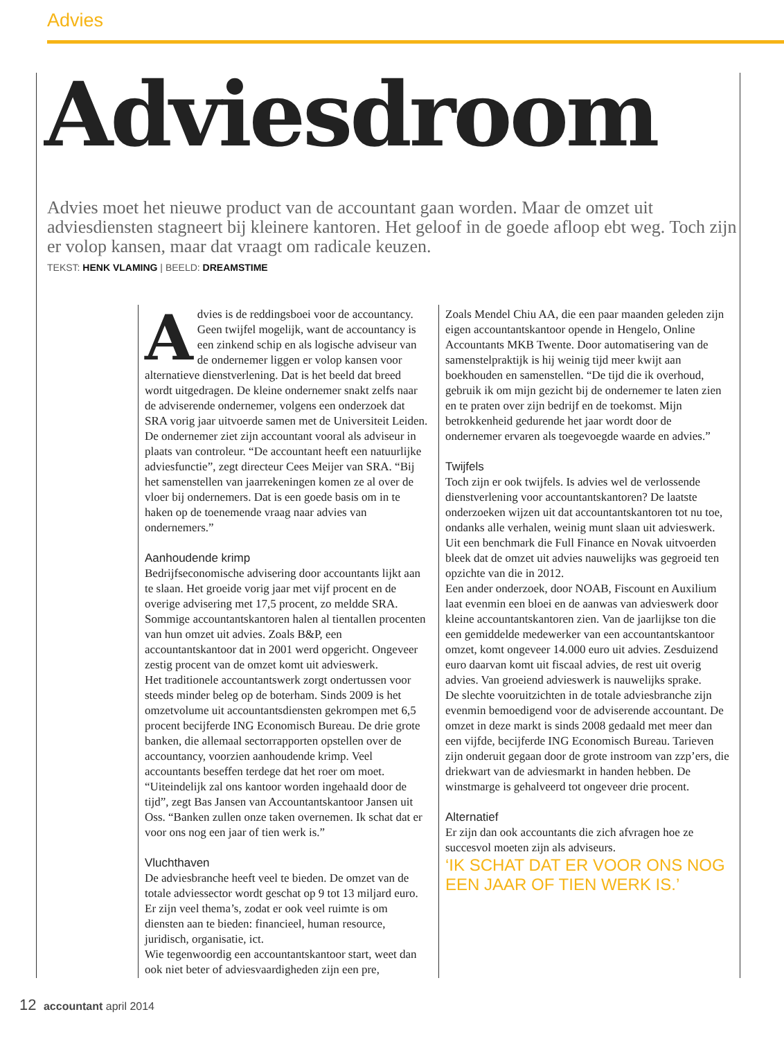Advies
Adviesdroom
Advies moet het nieuwe product van de accountant gaan worden. Maar de omzet uit adviesdiensten stagneert bij kleinere kantoren. Het geloof in de goede afloop ebt weg. Toch zijn er volop kansen, maar dat vraagt om radicale keuzen.
TEKST: HENK VLAMING | BEELD: DREAMSTIME
Advies is de reddingsboei voor de accountancy. Geen twijfel mogelijk, want de accountancy is een zinkend schip en als logische adviseur van de ondernemer liggen er volop kansen voor alternatieve dienstverlening. Dat is het beeld dat breed wordt uitgedragen. De kleine ondernemer snakt zelfs naar de adviserende ondernemer, volgens een onderzoek dat SRA vorig jaar uitvoerde samen met de Universiteit Leiden. De ondernemer ziet zijn accountant vooral als adviseur in plaats van controleur. “De accountant heeft een natuurlijke adviesfunctie”, zegt directeur Cees Meijer van SRA. “Bij het samenstellen van jaarrekeningen komen ze al over de vloer bij ondernemers. Dat is een goede basis om in te haken op de toenemende vraag naar advies van ondernemers.”
Aanhoudende krimp
Bedrijfseconomische advisering door accountants lijkt aan te slaan. Het groeide vorig jaar met vijf procent en de overige advisering met 17,5 procent, zo meldde SRA. Sommige accountantskantoren halen al tientallen procenten van hun omzet uit advies. Zoals B&P, een accountantskantoor dat in 2001 werd opgericht. Ongeveer zestig procent van de omzet komt uit advieswerk.
Het traditionele accountantswerk zorgt ondertussen voor steeds minder beleg op de boterham. Sinds 2009 is het omzetvolume uit accountantsdiensten gekrompen met 6,5 procent becijferde ING Economisch Bureau. De drie grote banken, die allemaal sectorrapporten opstellen over de accountancy, voorzien aanhoudende krimp. Veel accountants beseffen terdege dat het roer om moet. “Uiteindelijk zal ons kantoor worden ingehaald door de tijd”, zegt Bas Jansen van Accountantskantoor Jansen uit Oss. “Banken zullen onze taken overnemen. Ik schat dat er voor ons nog een jaar of tien werk is.”
Vluchthaven
De adviesbranche heeft veel te bieden. De omzet van de totale adviessector wordt geschat op 9 tot 13 miljard euro. Er zijn veel thema’s, zodat er ook veel ruimte is om diensten aan te bieden: financieel, human resource, juridisch, organisatie, ict.
Wie tegenwoordig een accountantskantoor start, weet dan ook niet beter of adviesvaardigheden zijn een pre,
Zoals Mendel Chiu AA, die een paar maanden geleden zijn eigen accountantskantoor opende in Hengelo, Online Accountants MKB Twente. Door automatisering van de samenstelpraktijk is hij weinig tijd meer kwijt aan boekhouden en samenstellen. “De tijd die ik overhoud, gebruik ik om mijn gezicht bij de ondernemer te laten zien en te praten over zijn bedrijf en de toekomst. Mijn betrokkenheid gedurende het jaar wordt door de ondernemer ervaren als toegevoegde waarde en advies.”
Twijfels
Toch zijn er ook twijfels. Is advies wel de verlossende dienstverlening voor accountantskantoren? De laatste onderzoeken wijzen uit dat accountantskantoren tot nu toe, ondanks alle verhalen, weinig munt slaan uit advieswerk. Uit een benchmark die Full Finance en Novak uitvoerden bleek dat de omzet uit advies nauwelijks was gegroeid ten opzichte van die in 2012.
Een ander onderzoek, door NOAB, Fiscount en Auxilium laat evenmin een bloei en de aanwas van advieswerk door kleine accountantskantoren zien. Van de jaarlijkse ton die een gemiddelde medewerker van een accountantskantoor omzet, komt ongeveer 14.000 euro uit advies. Zesduizend euro daarvan komt uit fiscaal advies, de rest uit overig advies. Van groeiend advieswerk is nauwelijks sprake.
De slechte vooruitzichten in de totale adviesbranche zijn evenmin bemoedigend voor de adviserende accountant. De omzet in deze markt is sinds 2008 gedaald met meer dan een vijfde, becijferde ING Economisch Bureau. Tarieven zijn onderuit gegaan door de grote instroom van zzp’ers, die driekwart van de adviesmarkt in handen hebben. De winstmarge is gehalveerd tot ongeveer drie procent.
Alternatief
Er zijn dan ook accountants die zich afvragen hoe ze succesvol moeten zijn als adviseurs.
‘IK SCHAT DAT ER VOOR ONS NOG EEN JAAR OF TIEN WERK IS.’
12 accountant april 2014